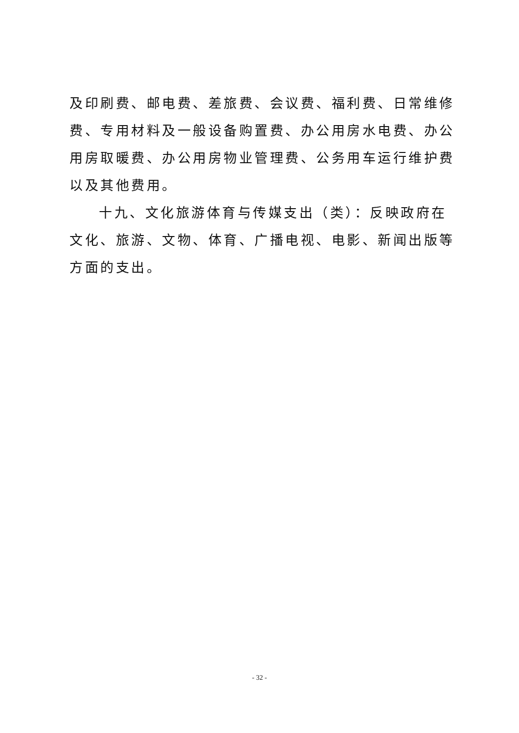及印刷费、邮电费、差旅费、会议费、福利费、日常维修费、专用材料及一般设备购置费、办公用房水电费、办公用房取暖费、办公用房物业管理费、公务用车运行维护费以及其他费用。
十九、文化旅游体育与传媒支出（类）：反映政府在文化、旅游、文物、体育、广播电视、电影、新闻出版等方面的支出。
- 32 -